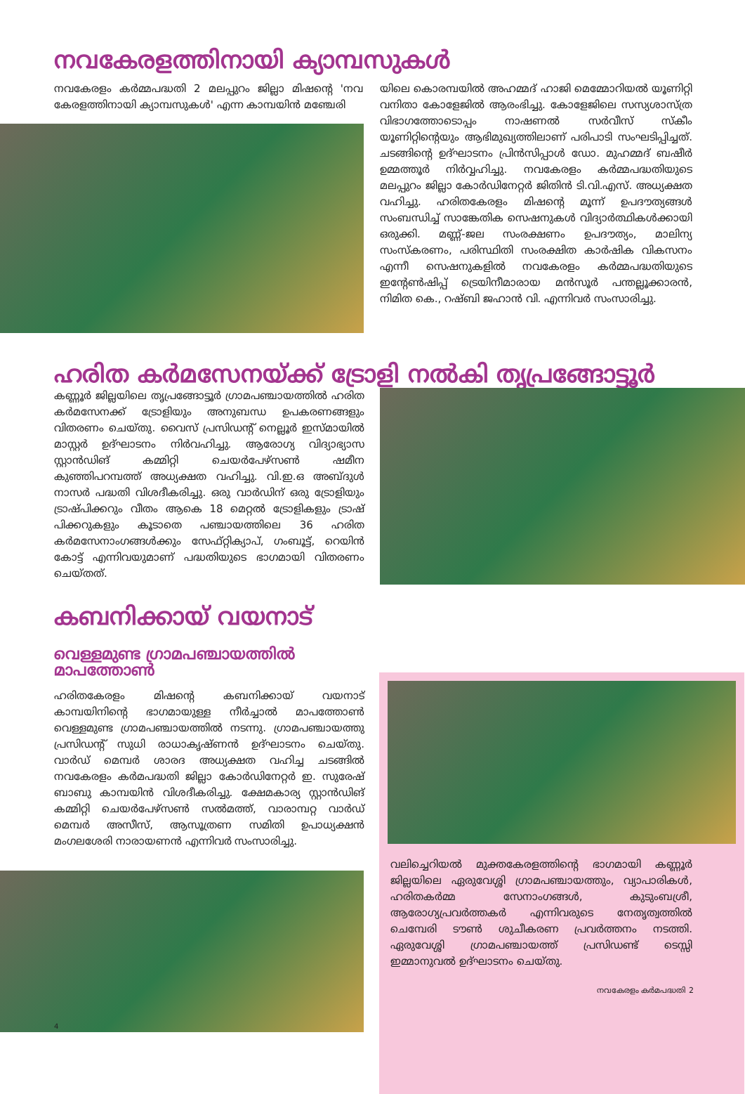നവകേരളത്തിനായി ക്യാമ്പസുകൾ
നവകേരളം കർമ്മപദ്ധതി 2 മലപ്പുറം ജില്ലാ മിഷന്റെ 'നവ കേരളത്തിനായി ക്യാമ്പസുകൾ' എന്ന കാമ്പയിൻ മഞ്ചേരി
യിലെ കൊരമ്പയിൽ അഹമ്മദ് ഹാജി മെമ്മോറിയൽ യൂണിറ്റി വനിതാ കോളേജിൽ ആരംഭിച്ചു. കോളേജിലെ സസ്യശാസ്ത്ര വിഭാഗത്തോടൊപ്പം നാഷണൽ സർവീസ് സ്കീം യൂണിറ്റിന്റെയും ആഭിമുഖ്യത്തിലാണ് പരിപാടി സംഘടിപ്പിച്ചത്. ചടങ്ങിന്റെ ഉദ്ഘാടനം പ്രിൻസിപ്പാൾ ഡോ. മുഹമ്മദ് ബഷീർ ഉമ്മത്തൂർ നിർവ്വഹിച്ചു. നവകേരളം കർമ്മപദ്ധതിയുടെ മലപ്പുറം ജില്ലാ കോർഡിനേറ്റർ ജിതിൻ ടി.വി.എസ്. അധ്യക്ഷത വഹിച്ചു. ഹരിതകേരളം മിഷന്റെ മൂന്ന് ഉപദൗത്യങ്ങൾ സംബന്ധിച്ച് സാങ്കേതിക സെഷനുകൾ വിദ്യാർത്ഥികൾക്കായി ഒരുക്കി. മണ്ണ്-ജല സംരക്ഷണം ഉപദൗത്യം, മാലിന്യ സംസ്കരണം, പരിസ്ഥിതി സംരക്ഷിത കാർഷിക വികസനം എന്നീ സെഷനുകളിൽ നവകേരളം കർമ്മപദ്ധതിയുടെ ഇന്റേൺഷിപ്പ് ട്രെയിനീമാരായ മൻസൂർ പന്തല്ലൂക്കാരൻ, നിമിത കെ., റഷ്ബി ജഹാൻ വി. എന്നിവർ സംസാരിച്ചു.
ഹരിത കർമസേനയ്ക്ക് ട്രോളി നൽകി തൃപ്രങ്ങോട്ടൂർ
കണ്ണൂർ ജില്ലയിലെ തൃപ്രങ്ങോട്ടൂർ ഗ്രാമപഞ്ചായത്തിൽ ഹരിത കർമസേനക്ക് ട്രോളിയും അനുബന്ധ ഉപകരണങ്ങളും വിതരണം ചെയ്തു. വൈസ് പ്രസിഡന്റ് നെല്ലൂർ ഇസ്മായിൽ മാസ്റ്റർ ഉദ്ഘാടനം നിർവഹിച്ചു. ആരോഗ്യ വിദ്യാഭ്യാസ സ്റ്റാൻഡിങ് കമ്മിറ്റി ചെയർപേഴ്സൺ ഷമീന കുഞ്ഞിപറമ്പത്ത് അധ്യക്ഷത വഹിച്ചു. വി.ഇ.ഒ അബ്ദുൾ നാസർ പദ്ധതി വിശദീകരിച്ചു. ഒരു വാർഡിന് ഒരു ട്രോളിയും ട്രാഷ്പിക്കറും വീതം ആകെ 18 മെറ്റൽ ട്രോളികളും ട്രാഷ് പിക്കറുകളും കൂടാതെ പഞ്ചായത്തിലെ 36 ഹരിത കർമസേനാംഗങ്ങൾക്കും സേഫ്റ്റിക്യാപ്, ഗംബൂട്ട്, റെയിൻ കോട്ട് എന്നിവയുമാണ് പദ്ധതിയുടെ ഭാഗമായി വിതരണം ചെയ്തത്.
കബനിക്കായ് വയനാട്
വെള്ളമുണ്ട ഗ്രാമപഞ്ചായത്തിൽ മാപത്തോൺ
ഹരിതകേരളം മിഷന്റെ കബനിക്കായ് വയനാട് കാമ്പയിനിന്റെ ഭാഗമായുള്ള നീർച്ചാൽ മാപത്തോൺ വെള്ളമുണ്ട ഗ്രാമപഞ്ചായത്തിൽ നടന്നു. ഗ്രാമപഞ്ചായത്തു പ്രസിഡന്റ് സുധി രാധാകൃഷ്ണൻ ഉദ്ഘാടനം ചെയ്തു. വാർഡ് മെമ്പർ ശാരദ അധ്യക്ഷത വഹിച്ച ചടങ്ങിൽ നവകേരളം കർമപദ്ധതി ജില്ലാ കോർഡിനേറ്റർ ഇ. സുരേഷ് ബാബു കാമ്പയിൻ വിശദീകരിച്ചു. ക്ഷേമകാര്യ സ്റ്റാൻഡിങ് കമ്മിറ്റി ചെയർപേഴ്സൺ സൽമത്ത്, വാരാമ്പറ്റ വാർഡ് മെമ്പർ അസീസ്, ആസൂത്രണ സമിതി ഉപാധ്യക്ഷൻ മംഗലശേരി നാരായണൻ എന്നിവർ സംസാരിച്ചു.
4
വലിച്ചെറിയൽ മുക്തകേരളത്തിന്റെ ഭാഗമായി കണ്ണൂർ ജില്ലയിലെ ഏരുവേശ്ശി ഗ്രാമപഞ്ചായത്തും, വ്യാപാരികൾ, ഹരിതകർമ്മ സേനാംഗങ്ങൾ, കുടുംബശ്രീ, ആരോഗ്യപ്രവർത്തകർ എന്നിവരുടെ നേതൃത്വത്തിൽ ചെമ്പേരി ടൗൺ ശുചീകരണ പ്രവർത്തനം നടത്തി. ഏരുവേശ്ശി ഗ്രാമപഞ്ചായത്ത് പ്രസിഡണ്ട് ടെസ്സി ഇമ്മാനുവൽ ഉദ്ഘാടനം ചെയ്തു.
നവകേരളം കർമപദ്ധതി 2